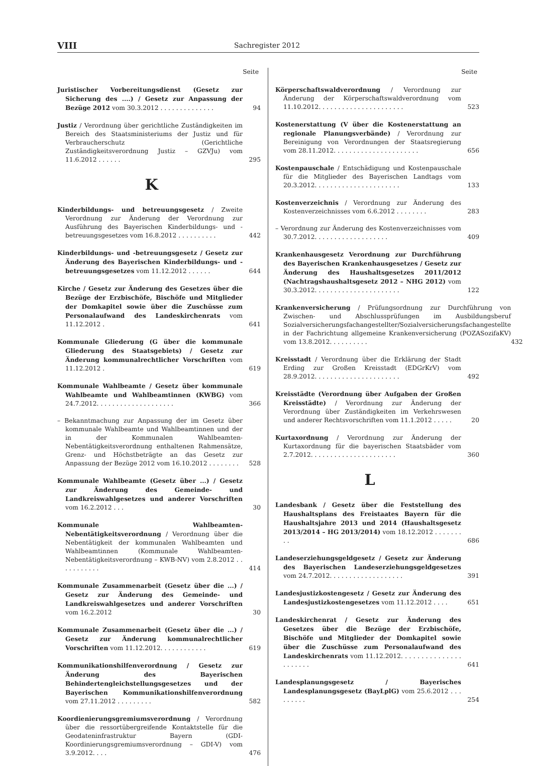VIII Sachregister 2012
Seite
Juristischer Vorbereitungsdienst (Gesetz zur Sicherung des ....) / Gesetz zur Anpassung der Bezüge 2012 vom 30.3.2012 . . . . . . . . . . . . . .
94
Justiz / Verordnung über gerichtliche Zuständigkeiten im Bereich des Staatsministeriums der Justiz und für Verbraucherschutz (Gerichtliche Zuständigkeitsverordnung Justiz – GZVJu) vom 11.6.2012 . . . . . .
295
K
Kinderbildungs- und betreuungsgesetz / Zweite Verordnung zur Änderung der Verordnung zur Ausführung des Bayerischen Kinderbildungs- und -betreuungsgesetzes vom 16.8.2012 . . . . . . . . . .
442
Kinderbildungs- und -betreuungsgesetz / Gesetz zur Änderung des Bayerischen Kinderbildungs- und -betreuungsgesetzes vom 11.12.2012 . . . . . .
644
Kirche / Gesetz zur Änderung des Gesetzes über die Bezüge der Erzbischöfe, Bischöfe und Mitglieder der Domkapitel sowie über die Zuschüsse zum Personalaufwand des Landeskirchenrats vom 11.12.2012 .
641
Kommunale Gliederung (G über die kommunale Gliederung des Staatsgebiets) / Gesetz zur Änderung kommunalrechtlicher Vorschriften vom 11.12.2012 .
619
Kommunale Wahlbeamte / Gesetz über kommunale Wahlbeamte und Wahlbeamtinnen (KWBG) vom 24.7.2012. . . . . . . . . . . . . . . . . . . .
366
– Bekanntmachung zur Anpassung der im Gesetz über kommunale Wahlbeamte und Wahlbeamtinnen und der in der Kommunalen Wahlbeamten-Nebentätigkeitsverordnung enthaltenen Rahmensätze, Grenz- und Höchstbeträgte an das Gesetz zur Anpassung der Bezüge 2012 vom 16.10.2012 . . . . . . . .
528
Kommunale Wahlbeamte (Gesetz über ...) / Gesetz zur Änderung des Gemeinde- und Landkreiswahlgesetzes und anderer Vorschriften vom 16.2.2012 . . .
30
Kommunale Wahlbeamten-Nebentätigkeitsverordnung / Verordnung über die Nebentätigkeit der kommunalen Wahlbeamten und Wahlbeamtinnen (Kommunale Wahlbeamten-Nebentätigkeitsverordnung – KWB-NV) vom 2.8.2012 . . . . . . . . . . .
414
Kommunale Zusammenarbeit (Gesetz über die ...) / Gesetz zur Änderung des Gemeinde- und Landkreiswahlgesetzes und anderer Vorschriften vom 16.2.2012
30
Kommunale Zusammenarbeit (Gesetz über die ...) / Gesetz zur Änderung kommunalrechtlicher Vorschriften vom 11.12.2012. . . . . . . . . . . .
619
Kommunikationshilfenverordnung / Gesetz zur Änderung des Bayerischen Behindertengleichstellungsgesetzes und der Bayerischen Kommunikationshilfenverordnung vom 27.11.2012 . . . . . . . . .
582
Koordienierungsgremiumsverordnung / Verordnung über die ressortübergreifende Kontaktstelle für die Geodateninfrastruktur Bayern (GDI-Koordinierungsgremiumsverordnung – GDI-V) vom 3.9.2012. . . .
476
Seite
Körperschaftswaldverordnung / Verordnung zur Änderung der Körperschaftswaldverordnung vom 11.10.2012. . . . . . . . . . . . . . . . . . . . . .
523
Kostenerstattung (V über die Kostenerstattung an regionale Planungsverbände) / Verordnung zur Bereinigung von Verordnungen der Staatsregierung vom 28.11.2012. . . . . . . . . . . . . . . . . . . . . .
656
Kostenpauschale / Entschädigung und Kostenpauschale für die Mitglieder des Bayerischen Landtags vom 20.3.2012. . . . . . . . . . . . . . . . . . . . . .
133
Kostenverzeichnis / Verordnung zur Änderung des Kostenverzeichnisses vom 6.6.2012 . . . . . . . .
283
– Verordnung zur Änderung des Kostenverzeichnisses vom 30.7.2012. . . . . . . . . . . . . . . . . . .
409
Krankenhausgesetz Verordnung zur Durchführung des Bayerischen Krankenhausgesetzes / Gesetz zur Änderung des Haushaltsgesetzes 2011/2012 (Nachtragshaushaltsgesetz 2012 – NHG 2012) vom 30.3.2012. . . . . . . . . . . . . . . . . . . . . .
122
Krankenversicherung / Prüfungsordnung zur Durchführung von Zwischen- und Abschlussprüfungen im Ausbildungsberuf Sozialversicherungsfachangestellter/Sozialversicherungsfachangestellte in der Fachrichtung allgemeine Krankenversicherung (POZASozifaKV) vom 13.8.2012. . . . . . . . . .
432
Kreisstadt / Verordnung über die Erklärung der Stadt Erding zur Großen Kreisstadt (EDGrKrV) vom 28.9.2012. . . . . . . . . . . . . . . . . . . . . .
492
Kreisstädte (Verordnung über Aufgaben der Großen Kreisstädte) / Verordnung zur Änderung der Verordnung über Zuständigkeiten im Verkehrswesen und anderer Rechtsvorschriften vom 11.1.2012 . . . . .
20
Kurtaxordnung / Verordnung zur Änderung der Kurtaxordnung für die bayerischen Staatsbäder vom 2.7.2012. . . . . . . . . . . . . . . . . . . . . .
360
L
Landesbank / Gesetz über die Feststellung des Haushaltsplans des Freistaates Bayern für die Haushaltsjahre 2013 und 2014 (Haushaltsgesetz 2013/2014 – HG 2013/2014) vom 18.12.2012 . . . . . . . . .
686
Landeserziehungsgeldgesetz / Gesetz zur Änderung des Bayerischen Landeserziehungsgeldgesetzes vom 24.7.2012. . . . . . . . . . . . . . . . . . .
391
Landesjustizkostengesetz / Gesetz zur Änderung des Landesjustizkostengesetzes vom 11.12.2012 . . . .
651
Landeskirchenrat / Gesetz zur Änderung des Gesetzes über die Bezüge der Erzbischöfe, Bischöfe und Mitglieder der Domkapitel sowie über die Zuschüsse zum Personalaufwand des Landeskirchenrats vom 11.12.2012. . . . . . . . . . . . . . . . . . . . . .
641
Landesplanungsgesetz / Bayerisches Landesplanungsgesetz (BayLplG) vom 25.6.2012 . . . . . . . . .
254